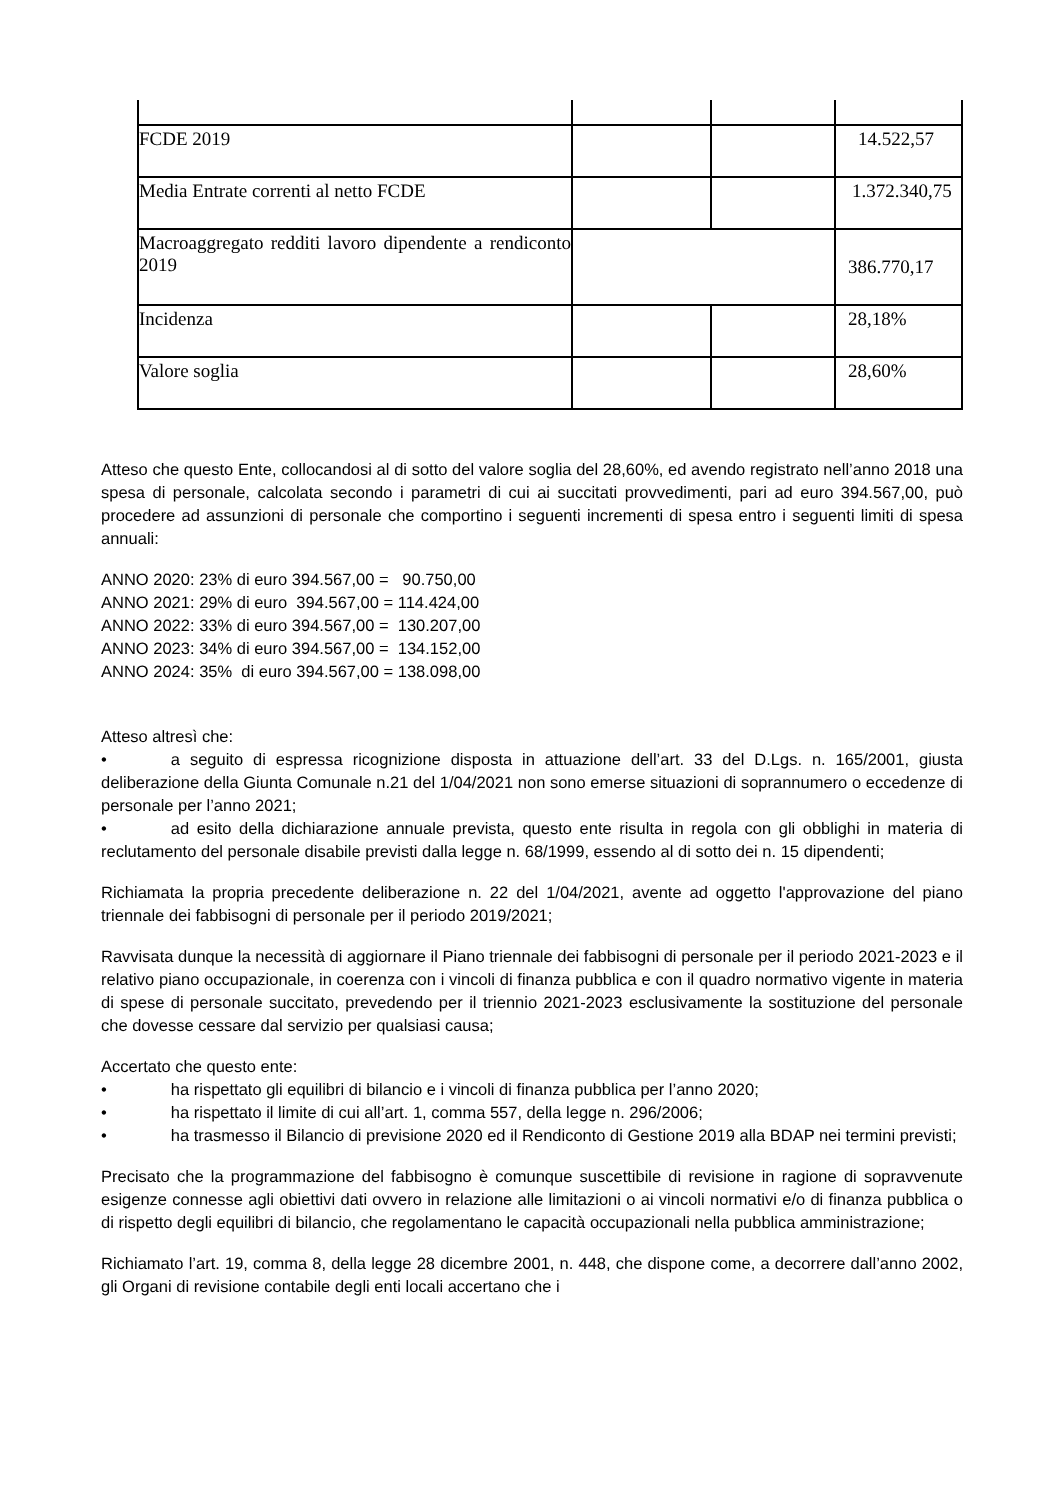| FCDE 2019 | | | 14.522,57 |
| Media Entrate correnti al netto FCDE | | | 1.372.340,75 |
| Macroaggregato redditi lavoro dipendente a rendiconto 2019 | | | 386.770,17 |
| Incidenza | | | 28,18% |
| Valore soglia | | | 28,60% |
Atteso che questo Ente, collocandosi al di sotto del valore soglia del 28,60%, ed avendo registrato nell’anno 2018 una spesa di personale, calcolata secondo i parametri di cui ai succitati provvedimenti, pari ad euro 394.567,00, può procedere ad assunzioni di personale che comportino i seguenti incrementi di spesa entro i seguenti limiti di spesa annuali:
ANNO 2020: 23% di euro 394.567,00 = 90.750,00
ANNO 2021: 29% di euro 394.567,00 = 114.424,00
ANNO 2022: 33% di euro 394.567,00 = 130.207,00
ANNO 2023: 34% di euro 394.567,00 = 134.152,00
ANNO 2024: 35% di euro 394.567,00 = 138.098,00
Atteso altresì che:
• a seguito di espressa ricognizione disposta in attuazione dell’art. 33 del D.Lgs. n. 165/2001, giusta deliberazione della Giunta Comunale n.21 del 1/04/2021 non sono emerse situazioni di soprannumero o eccedenze di personale per l’anno 2021;
• ad esito della dichiarazione annuale prevista, questo ente risulta in regola con gli obblighi in materia di reclutamento del personale disabile previsti dalla legge n. 68/1999, essendo al di sotto dei n. 15 dipendenti;
Richiamata la propria precedente deliberazione n. 22 del 1/04/2021, avente ad oggetto l'approvazione del piano triennale dei fabbisogni di personale per il periodo 2019/2021;
Ravvisata dunque la necessità di aggiornare il Piano triennale dei fabbisogni di personale per il periodo 2021-2023 e il relativo piano occupazionale, in coerenza con i vincoli di finanza pubblica e con il quadro normativo vigente in materia di spese di personale succitato, prevedendo per il triennio 2021-2023 esclusivamente la sostituzione del personale che dovesse cessare dal servizio per qualsiasi causa;
Accertato che questo ente:
• ha rispettato gli equilibri di bilancio e i vincoli di finanza pubblica per l’anno 2020;
• ha rispettato il limite di cui all’art. 1, comma 557, della legge n. 296/2006;
• ha trasmesso il Bilancio di previsione 2020 ed il Rendiconto di Gestione 2019 alla BDAP nei termini previsti;
Precisato che la programmazione del fabbisogno è comunque suscettibile di revisione in ragione di sopravvenute esigenze connesse agli obiettivi dati ovvero in relazione alle limitazioni o ai vincoli normativi e/o di finanza pubblica o di rispetto degli equilibri di bilancio, che regolamentano le capacità occupazionali nella pubblica amministrazione;
Richiamato l’art. 19, comma 8, della legge 28 dicembre 2001, n. 448, che dispone come, a decorrere dall’anno 2002, gli Organi di revisione contabile degli enti locali accertano che i